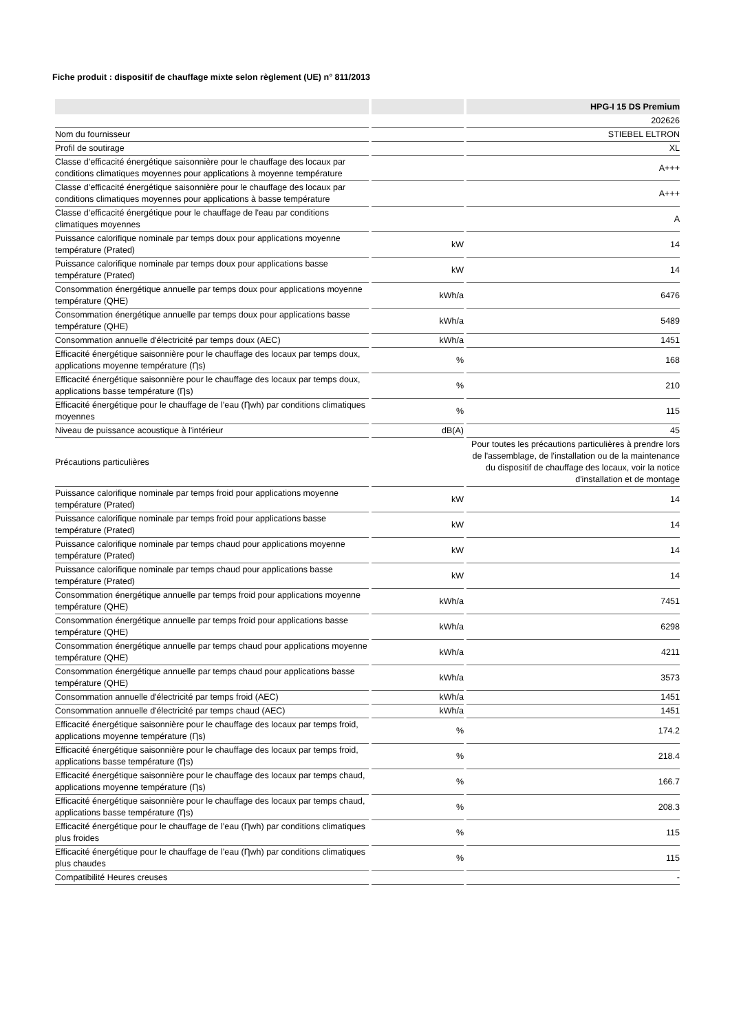Fiche produit : dispositif de chauffage mixte selon règlement (UE) n° 811/2013
| | | HPG-I 15 DS Premium |
| --- | --- | --- |
| | | 202626 |
| Nom du fournisseur | | STIEBEL ELTRON |
| Profil de soutirage | | XL |
| Classe d’efficacité énergétique saisonnière pour le chauffage des locaux par conditions climatiques moyennes pour applications à moyenne température | | A+++ |
| Classe d’efficacité énergétique saisonnière pour le chauffage des locaux par conditions climatiques moyennes pour applications à basse température | | A+++ |
| Classe d’efficacité énergétique pour le chauffage de l'eau par conditions climatiques moyennes | | A |
| Puissance calorifique nominale par temps doux pour applications moyenne température (Prated) | kW | 14 |
| Puissance calorifique nominale par temps doux pour applications basse température (Prated) | kW | 14 |
| Consommation énergétique annuelle par temps doux pour applications moyenne température (QHE) | kWh/a | 6476 |
| Consommation énergétique annuelle par temps doux pour applications basse température (QHE) | kWh/a | 5489 |
| Consommation annuelle d'électricité par temps doux (AEC) | kWh/a | 1451 |
| Efficacité énergétique saisonnière pour le chauffage des locaux par temps doux, applications moyenne température (Ƞs) | % | 168 |
| Efficacité énergétique saisonnière pour le chauffage des locaux par temps doux, applications basse température (Ƞs) | % | 210 |
| Efficacité énergétique pour le chauffage de l’eau (Ƞwh) par conditions climatiques moyennes | % | 115 |
| Niveau de puissance acoustique à l'intérieur | dB(A) | 45 |
| Précautions particulières | | Pour toutes les précautions particulières à prendre lors de l'assemblage, de l'installation ou de la maintenance du dispositif de chauffage des locaux, voir la notice d'installation et de montage |
| Puissance calorifique nominale par temps froid pour applications moyenne température (Prated) | kW | 14 |
| Puissance calorifique nominale par temps froid pour applications basse température (Prated) | kW | 14 |
| Puissance calorifique nominale par temps chaud pour applications moyenne température (Prated) | kW | 14 |
| Puissance calorifique nominale par temps chaud pour applications basse température (Prated) | kW | 14 |
| Consommation énergétique annuelle par temps froid pour applications moyenne température (QHE) | kWh/a | 7451 |
| Consommation énergétique annuelle par temps froid pour applications basse température (QHE) | kWh/a | 6298 |
| Consommation énergétique annuelle par temps chaud pour applications moyenne température (QHE) | kWh/a | 4211 |
| Consommation énergétique annuelle par temps chaud pour applications basse température (QHE) | kWh/a | 3573 |
| Consommation annuelle d'électricité par temps froid (AEC) | kWh/a | 1451 |
| Consommation annuelle d'électricité par temps chaud (AEC) | kWh/a | 1451 |
| Efficacité énergétique saisonnière pour le chauffage des locaux par temps froid, applications moyenne température (Ƞs) | % | 174.2 |
| Efficacité énergétique saisonnière pour le chauffage des locaux par temps froid, applications basse température (Ƞs) | % | 218.4 |
| Efficacité énergétique saisonnière pour le chauffage des locaux par temps chaud, applications moyenne température (Ƞs) | % | 166.7 |
| Efficacité énergétique saisonnière pour le chauffage des locaux par temps chaud, applications basse température (Ƞs) | % | 208.3 |
| Efficacité énergétique pour le chauffage de l’eau (Ƞwh) par conditions climatiques plus froides | % | 115 |
| Efficacité énergétique pour le chauffage de l’eau (Ƞwh) par conditions climatiques plus chaudes | % | 115 |
| Compatibilité Heures creuses | | - |